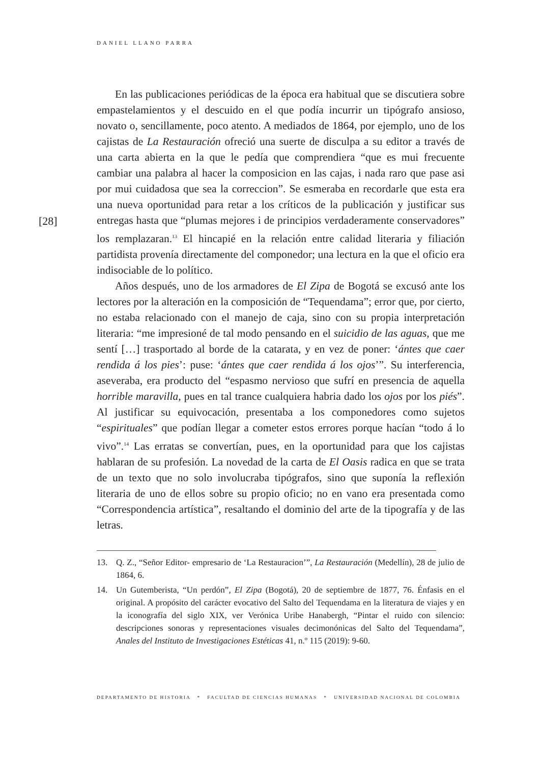DANIEL LLANO PARRA
[28]
En las publicaciones periódicas de la época era habitual que se discutiera sobre empastelamientos y el descuido en el que podía incurrir un tipógrafo ansioso, novato o, sencillamente, poco atento. A mediados de 1864, por ejemplo, uno de los cajistas de La Restauración ofreció una suerte de disculpa a su editor a través de una carta abierta en la que le pedía que comprendiera “que es mui frecuente cambiar una palabra al hacer la composicion en las cajas, i nada raro que pase asi por mui cuidadosa que sea la correccion”. Se esmeraba en recordarle que esta era una nueva oportunidad para retar a los críticos de la publicación y justificar sus entregas hasta que “plumas mejores i de principios verdaderamente conservadores” los remplazaran.<sup>13</sup> El hincapié en la relación entre calidad literaria y filiación partidista provenía directamente del componedor; una lectura en la que el oficio era indisociable de lo político.
Años después, uno de los armadores de El Zipa de Bogotá se excusó ante los lectores por la alteración en la composición de “Tequendama”; error que, por cierto, no estaba relacionado con el manejo de caja, sino con su propia interpretación literaria: “me impresioné de tal modo pensando en el suicidio de las aguas, que me sentí […] trasportado al borde de la catarata, y en vez de poner: ‘ántes que caer rendida á los pies’: puse: ‘ántes que caer rendida á los ojos’”. Su interferencia, aseveraba, era producto del “espasmo nervioso que sufrí en presencia de aquella horrible maravilla, pues en tal trance cualquiera habria dado los ojos por los piés”. Al justificar su equivocación, presentaba a los componedores como sujetos “espirituales” que podían llegar a cometer estos errores porque hacían “todo á lo vivo”.<sup>14</sup> Las erratas se convertían, pues, en la oportunidad para que los cajistas hablaran de su profesión. La novedad de la carta de El Oasis radica en que se trata de un texto que no solo involucraba tipógrafos, sino que suponía la reflexión literaria de uno de ellos sobre su propio oficio; no en vano era presentada como “Correspondencia artística”, resaltando el dominio del arte de la tipografía y de las letras.
13. Q. Z., “Señor Editor- empresario de ‘La Restauracion’”, La Restauración (Medellín), 28 de julio de 1864, 6.
14. Un Gutemberista, “Un perdón”, El Zipa (Bogotá), 20 de septiembre de 1877, 76. Énfasis en el original. A propósito del carácter evocativo del Salto del Tequendama en la literatura de viajes y en la iconografía del siglo XIX, ver Verónica Uribe Hanabergh, “Pintar el ruido con silencio: descripciones sonoras y representaciones visuales decimonónicas del Salto del Tequendama”, Anales del Instituto de Investigaciones Estéticas 41, n.º 115 (2019): 9-60.
DEPARTAMENTO DE HISTORIA * FACULTAD DE CIENCIAS HUMANAS * UNIVERSIDAD NACIONAL DE COLOMBIA